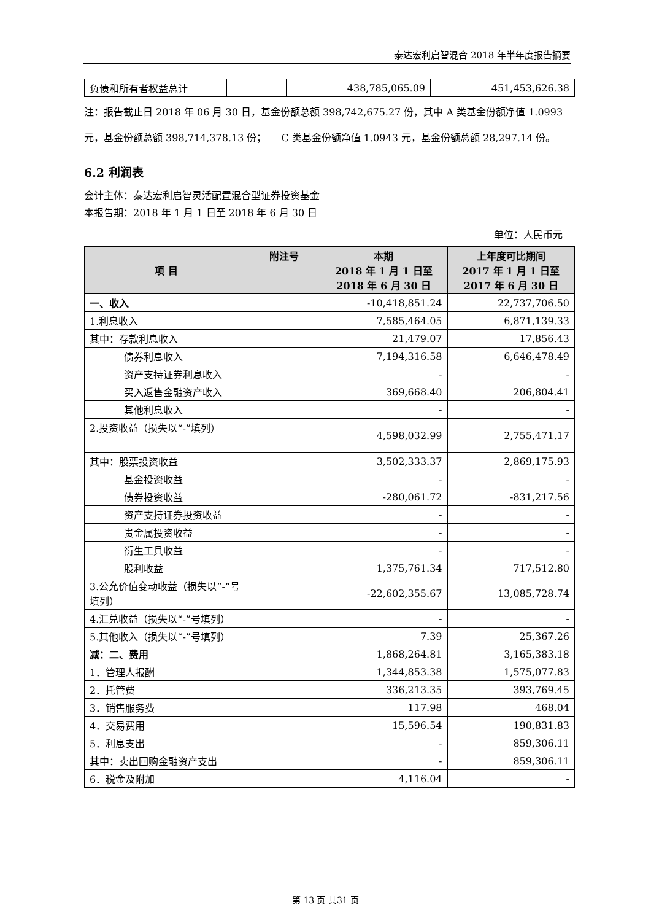泰达宏利启智混合 2018 年半年度报告摘要
| 负债和所有者权益总计 | | 438,785,065.09 | 451,453,626.38 |
注：报告截止日 2018 年 06 月 30 日，基金份额总额 398,742,675.27 份，其中 A 类基金份额净值 1.0993 元，基金份额总额 398,714,378.13 份；　　C 类基金份额净值 1.0943 元，基金份额总额 28,297.14 份。
6.2 利润表
会计主体：泰达宏利启智灵活配置混合型证券投资基金
本报告期：2018 年 1 月 1 日至 2018 年 6 月 30 日
单位：人民币元
| 项 目 | 附注号 | 本期 2018 年 1 月 1 日至 2018 年 6 月 30 日 | 上年度可比期间 2017 年 1 月 1 日至 2017 年 6 月 30 日 |
| --- | --- | --- | --- |
| 一、收入 | | -10,418,851.24 | 22,737,706.50 |
| 1.利息收入 | | 7,585,464.05 | 6,871,139.33 |
| 其中：存款利息收入 | | 21,479.07 | 17,856.43 |
| 债券利息收入 | | 7,194,316.58 | 6,646,478.49 |
| 资产支持证券利息收入 | | - | - |
| 买入返售金融资产收入 | | 369,668.40 | 206,804.41 |
| 其他利息收入 | | - | - |
| 2.投资收益（损失以“-”填列） | | 4,598,032.99 | 2,755,471.17 |
| 其中：股票投资收益 | | 3,502,333.37 | 2,869,175.93 |
| 基金投资收益 | | - | - |
| 债券投资收益 | | -280,061.72 | -831,217.56 |
| 资产支持证券投资收益 | | - | - |
| 贵金属投资收益 | | - | - |
| 衍生工具收益 | | - | - |
| 股利收益 | | 1,375,761.34 | 717,512.80 |
| 3.公允价值变动收益（损失以“-”号填列） | | -22,602,355.67 | 13,085,728.74 |
| 4.汇兑收益（损失以“-”号填列） | | - | - |
| 5.其他收入（损失以“-”号填列） | | 7.39 | 25,367.26 |
| 减：二、费用 | | 1,868,264.81 | 3,165,383.18 |
| 1．管理人报酬 | | 1,344,853.38 | 1,575,077.83 |
| 2．托管费 | | 336,213.35 | 393,769.45 |
| 3．销售服务费 | | 117.98 | 468.04 |
| 4．交易费用 | | 15,596.54 | 190,831.83 |
| 5．利息支出 | | - | 859,306.11 |
| 其中：卖出回购金融资产支出 | | - | 859,306.11 |
| 6．税金及附加 | | 4,116.04 | - |
第 13 页 共31 页